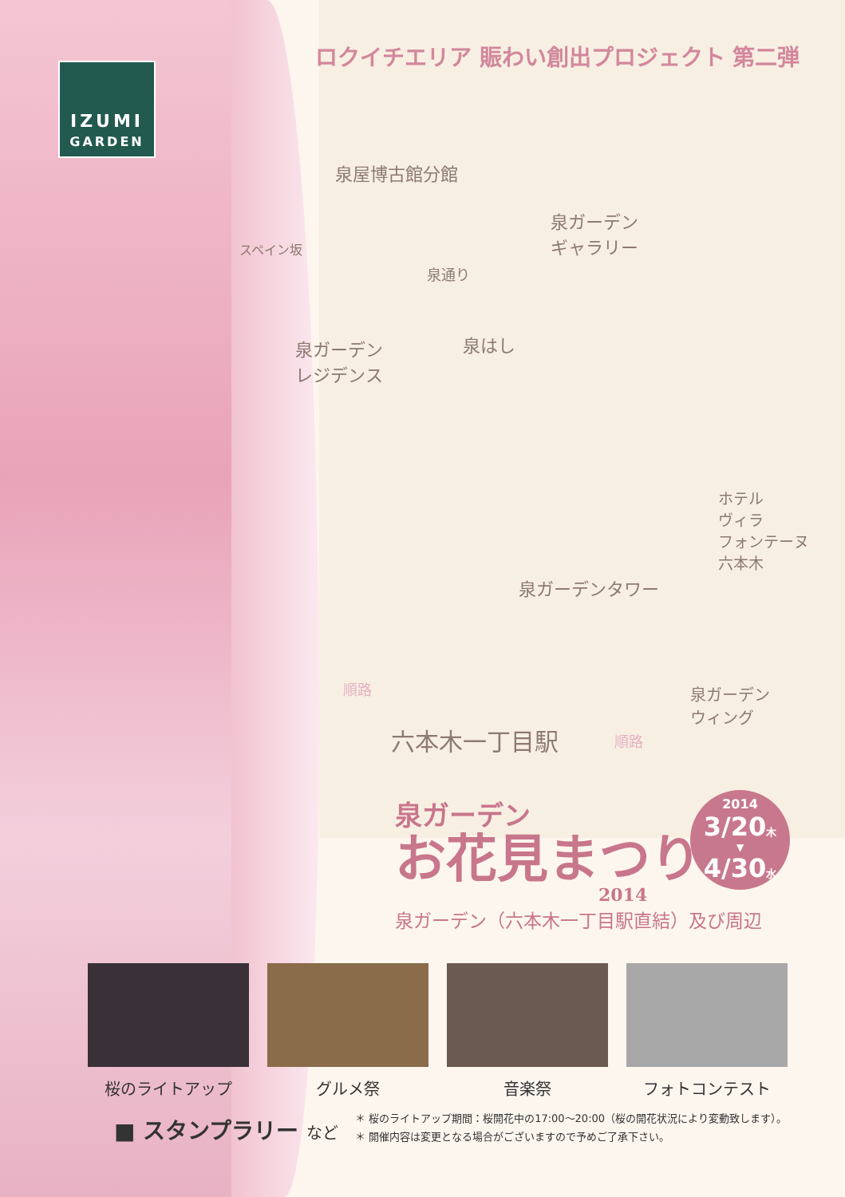IZUMI
GARDEN
ロクイチエリア 賑わい創出プロジェクト 第二弾
泉屋博古館分館
泉ガーデン
ギャラリー
スペイン坂
泉通り
泉ガーデン
レジデンス
泉はし
ホテル
ヴィラ
フォンテーヌ
六本木
泉ガーデンタワー
順路
泉ガーデン
ウィング
六本木一丁目駅 順路
泉ガーデン
お花見まつり
2014
2014
3/20木
▼
4/30水
泉ガーデン（六本木一丁目駅直結）及び周辺
桜のライトアップ グルメ祭 音楽祭 フォトコンテスト
■ スタンプラリー など
＊ 桜のライトアップ期間：桜開花中の17:00〜20:00（桜の開花状況により変動致します）。
＊ 開催内容は変更となる場合がございますので予めご了承下さい。